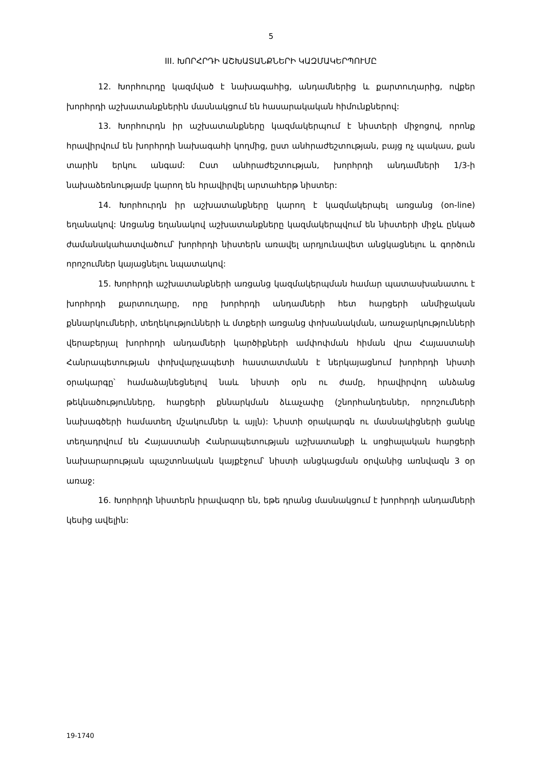5
III. ԽՈՐՀՐԴԻ ԱՇԽԱՏԱՆՔՆԵՐԻ ԿԱԶՄԱԿԵՐՊՈՒՄԸ
12. Խորհուրդը կազմված է նախագահից, անդամներից և քարտուղարից, ովքեր խորհրդի աշխատանքներին մասնակցում են հասարակական հիմունքներով:
13. Խորհուրդն իր աշխատանքները կազմակերպում է նիստերի միջոցով, որոնք հրավիրվում են խորհրդի նախագահի կողմից, ըստ անհրաժեշտության, բայց ոչ պակաս, քան տարին երկու անգամ: Ըստ անհրաժեշտության, խորհրդի անդամների 1/3-ի նախաձեռնությամբ կարող են հրավիրվել արտահերթ նիստեր:
14. Խորհուրդն իր աշխատանքները կարող է կազմակերպել առցանց (on-line) եղանակով: Առցանց եղանակով աշխատանքները կազմակերպվում են նիստերի միջև ընկած ժամանակահատվածում՝ խորհրդի նիստերն առավել արդյունավետ անցկացնելու և գործուն որոշումներ կայացնելու նպատակով:
15. Խորհրդի աշխատանքների առցանց կազմակերպման համար պատասխանատու է խորհրդի քարտուղարը, որը խորհրդի անդամների հետ հարցերի անմիջական քննարկումների, տեղեկությունների և մտքերի առցանց փոխանակման, առաջարկությունների վերաբերյալ խորհրդի անդամների կարծիքների ամփոփման հիման վրա Հայաստանի Հանրապետության փոխվարչապետի հաստատմանն է ներկայացնում խորհրդի նիստի օրակարգը՝ համաձայնեցնելով նաև նիստի օրն ու ժամը, հրավիրվող անձանց թեկնածությունները, հարցերի քննարկման ձևաչափը (շնորհանդեսներ, որոշումների նախագծերի համատեղ մշակումներ և այլն): Նիստի օրակարգն ու մասնակիցների ցանկը տեղադրվում են Հայաստանի Հանրապետության աշխատանքի և սոցիալական հարցերի նախարարության պաշտոնական կայքէջում՝ նիստի անցկացման օրվանից առնվազն 3 օր առաջ:
16. Խորհրդի նիստերն իրավազոր են, եթե դրանց մասնակցում է խորհրդի անդամների կեսից ավելին:
19-1740